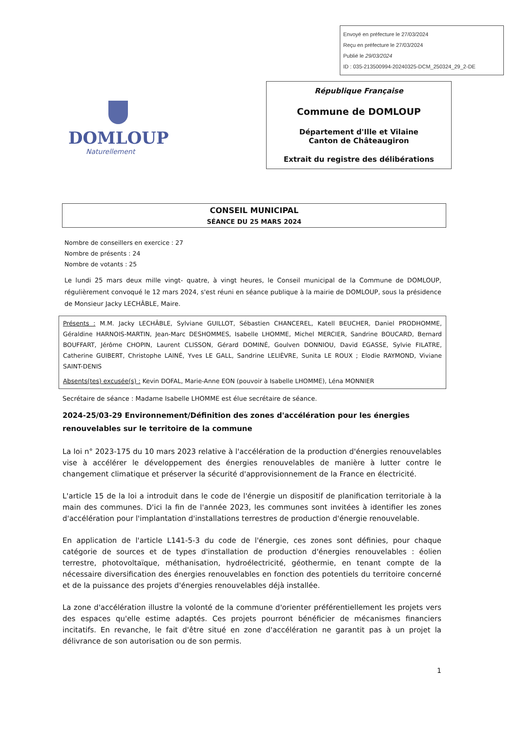Envoyé en préfecture le 27/03/2024
Reçu en préfecture le 27/03/2024
Publié le 29/03/2024
ID : 035-213500994-20240325-DCM_250324_29_2-DE
DOMLOUP
Naturellement
République Française
Commune de DOMLOUP
Département d'Ille et Vilaine
Canton de Châteaugiron
Extrait du registre des délibérations
CONSEIL MUNICIPAL
SÉANCE DU 25 MARS 2024
Nombre de conseillers en exercice : 27
Nombre de présents : 24
Nombre de votants : 25
Le lundi 25 mars deux mille vingt- quatre, à vingt heures, le Conseil municipal de la Commune de DOMLOUP, régulièrement convoqué le 12 mars 2024, s'est réuni en séance publique à la mairie de DOMLOUP, sous la présidence de Monsieur Jacky LECHÂBLE, Maire.
Présents : M.M. Jacky LECHÂBLE, Sylviane GUILLOT, Sébastien CHANCEREL, Katell BEUCHER, Daniel PRODHOMME, Géraldine HARNOIS-MARTIN, Jean-Marc DESHOMMES, Isabelle LHOMME, Michel MERCIER, Sandrine BOUCARD, Bernard BOUFFART, Jérôme CHOPIN, Laurent CLISSON, Gérard DOMINÉ, Goulven DONNIOU, David EGASSE, Sylvie FILATRE, Catherine GUIBERT, Christophe LAINÉ, Yves LE GALL, Sandrine LELIÈVRE, Sunita LE ROUX ; Elodie RAYMOND, Viviane SAINT-DENIS
Absents(tes) excusée(s) : Kevin DOFAL, Marie-Anne EON (pouvoir à Isabelle LHOMME), Léna MONNIER
Secrétaire de séance : Madame Isabelle LHOMME est élue secrétaire de séance.
2024-25/03-29 Environnement/Définition des zones d'accélération pour les énergies renouvelables sur le territoire de la commune
La loi n° 2023-175 du 10 mars 2023 relative à l'accélération de la production d'énergies renouvelables vise à accélérer le développement des énergies renouvelables de manière à lutter contre le changement climatique et préserver la sécurité d'approvisionnement de la France en électricité.
L'article 15 de la loi a introduit dans le code de l'énergie un dispositif de planification territoriale à la main des communes. D'ici la fin de l'année 2023, les communes sont invitées à identifier les zones d'accélération pour l'implantation d'installations terrestres de production d'énergie renouvelable.
En application de l'article L141-5-3 du code de l'énergie, ces zones sont définies, pour chaque catégorie de sources et de types d'installation de production d'énergies renouvelables : éolien terrestre, photovoltaïque, méthanisation, hydroélectricité, géothermie, en tenant compte de la nécessaire diversification des énergies renouvelables en fonction des potentiels du territoire concerné et de la puissance des projets d'énergies renouvelables déjà installée.
La zone d'accélération illustre la volonté de la commune d'orienter préférentiellement les projets vers des espaces qu'elle estime adaptés. Ces projets pourront bénéficier de mécanismes financiers incitatifs. En revanche, le fait d'être situé en zone d'accélération ne garantit pas à un projet la délivrance de son autorisation ou de son permis.
1